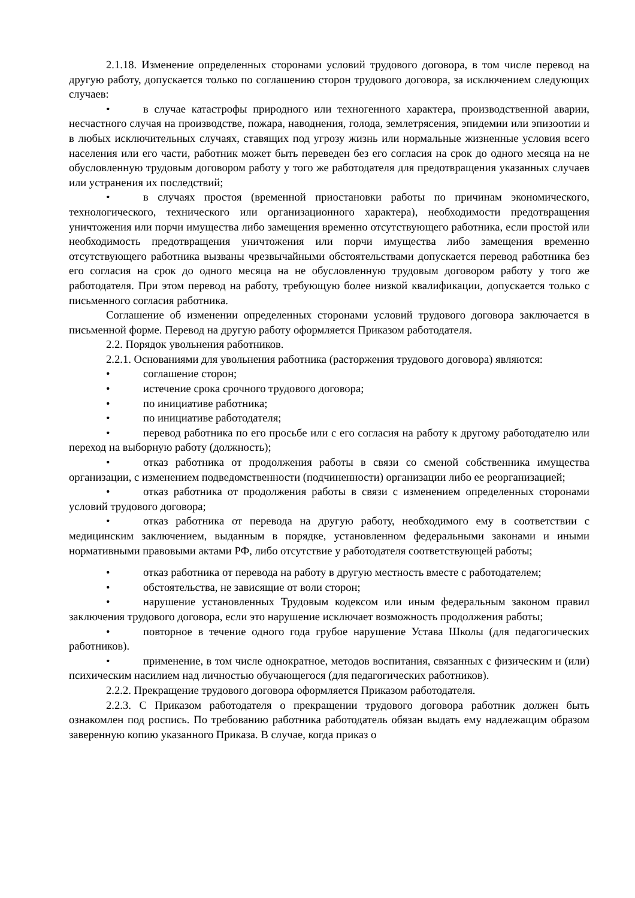2.1.18. Изменение определенных сторонами условий трудового договора, в том числе перевод на другую работу, допускается только по соглашению сторон трудового договора, за исключением следующих случаев:
• в случае катастрофы природного или техногенного характера, производственной аварии, несчастного случая на производстве, пожара, наводнения, голода, землетрясения, эпидемии или эпизоотии и в любых исключительных случаях, ставящих под угрозу жизнь или нормальные жизненные условия всего населения или его части, работник может быть переведен без его согласия на срок до одного месяца на не обусловленную трудовым договором работу у того же работодателя для предотвращения указанных случаев или устранения их последствий;
• в случаях простоя (временной приостановки работы по причинам экономического, технологического, технического или организационного характера), необходимости предотвращения уничтожения или порчи имущества либо замещения временно отсутствующего работника, если простой или необходимость предотвращения уничтожения или порчи имущества либо замещения временно отсутствующего работника вызваны чрезвычайными обстоятельствами допускается перевод работника без его согласия на срок до одного месяца на не обусловленную трудовым договором работу у того же работодателя. При этом перевод на работу, требующую более низкой квалификации, допускается только с письменного согласия работника.
Соглашение об изменении определенных сторонами условий трудового договора заключается в письменной форме. Перевод на другую работу оформляется Приказом работодателя.
2.2. Порядок увольнения работников.
2.2.1. Основаниями для увольнения работника (расторжения трудового договора) являются:
• соглашение сторон;
• истечение срока срочного трудового договора;
• по инициативе работника;
• по инициативе работодателя;
• перевод работника по его просьбе или с его согласия на работу к другому работодателю или переход на выборную работу (должность);
• отказ работника от продолжения работы в связи со сменой собственника имущества организации, с изменением подведомственности (подчиненности) организации либо ее реорганизацией;
• отказ работника от продолжения работы в связи с изменением определенных сторонами условий трудового договора;
• отказ работника от перевода на другую работу, необходимого ему в соответствии с медицинским заключением, выданным в порядке, установленном федеральными законами и иными нормативными правовыми актами РФ, либо отсутствие у работодателя соответствующей работы;
• отказ работника от перевода на работу в другую местность вместе с работодателем;
• обстоятельства, не зависящие от воли сторон;
• нарушение установленных Трудовым кодексом или иным федеральным законом правил заключения трудового договора, если это нарушение исключает возможность продолжения работы;
• повторное в течение одного года грубое нарушение Устава Школы (для педагогических работников).
• применение, в том числе однократное, методов воспитания, связанных с физическим и (или) психическим насилием над личностью обучающегося (для педагогических работников).
2.2.2. Прекращение трудового договора оформляется Приказом работодателя.
2.2.3. С Приказом работодателя о прекращении трудового договора работник должен быть ознакомлен под роспись. По требованию работника работодатель обязан выдать ему надлежащим образом заверенную копию указанного Приказа. В случае, когда приказ о